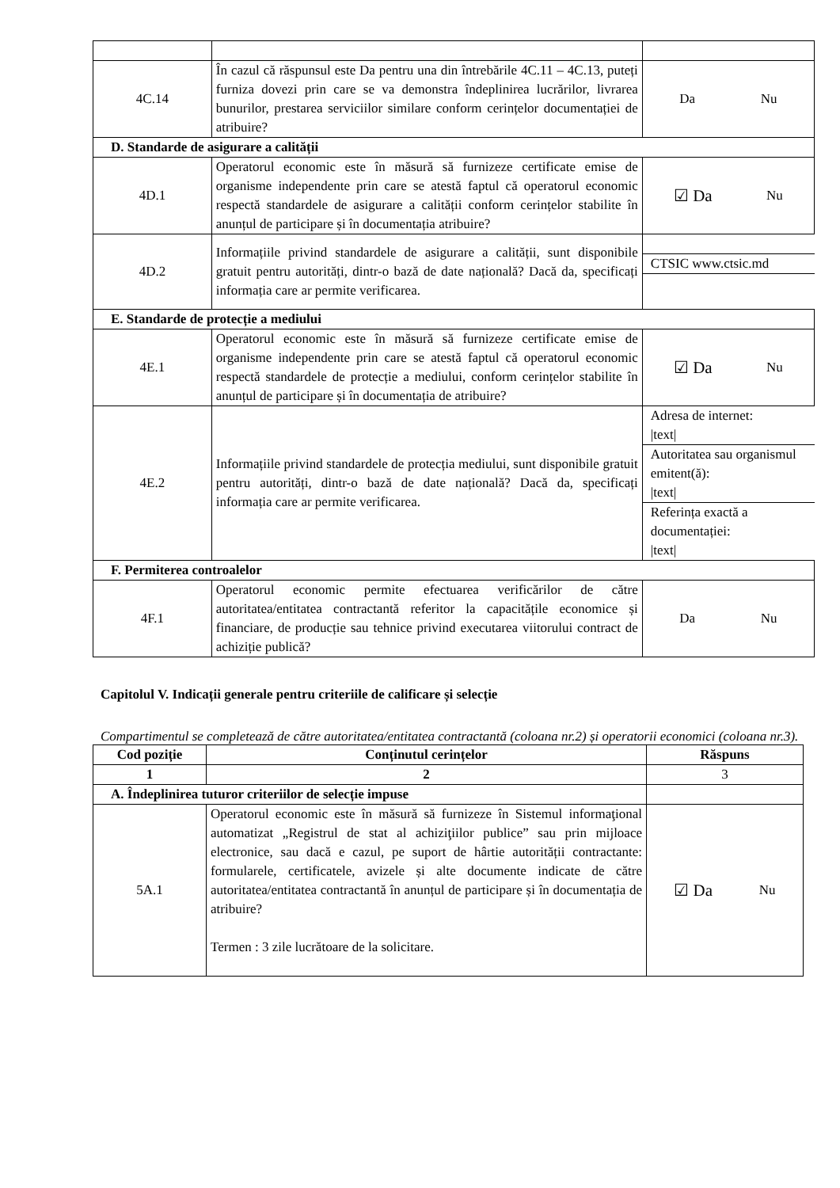| 4C.14 | În cazul că răspunsul este Da pentru una din întrebările 4C.11 – 4C.13, puteți furniza dovezi prin care se va demonstra îndeplinirea lucrărilor, livrarea bunurilor, prestarea serviciilor similare conform cerințelor documentației de atribuire? | Da Nu |
| D. Standarde de asigurare a calității | | |
| 4D.1 | Operatorul economic este în măsură să furnizeze certificate emise de organisme independente prin care se atestă faptul că operatorul economic respectă standardele de asigurare a calității conform cerințelor stabilite în anunțul de participare și în documentația atribuire? | ☑ Da Nu |
| 4D.2 | Informațiile privind standardele de asigurare a calității, sunt disponibile gratuit pentru autorități, dintr-o bază de date națională? Dacă da, specificați informația care ar permite verificarea. | CTSIC www.ctsic.md |
| E. Standarde de protecție a mediului | | |
| 4E.1 | Operatorul economic este în măsură să furnizeze certificate emise de organisme independente prin care se atestă faptul că operatorul economic respectă standardele de protecție a mediului, conform cerințelor stabilite în anunțul de participare și în documentația de atribuire? | ☑ Da Nu |
| 4E.2 | Informațiile privind standardele de protecția mediului, sunt disponibile gratuit pentru autorități, dintr-o bază de date națională? Dacă da, specificați informația care ar permite verificarea. | Adresa de internet: /text/ Autoritatea sau organismul emitent(ă): /text/ Referința exactă a documentației: /text/ |
| F. Permiterea controalelor | | |
| 4F.1 | Operatorul economic permite efectuarea verificărilor de către autoritatea/entitatea contractantă referitor la capacitățile economice și financiare, de producție sau tehnice privind executarea viitorului contract de achiziție publică? | Da Nu |
Capitolul V. Indicații generale pentru criteriile de calificare și selecție
Compartimentul se completează de către autoritatea/entitatea contractantă (coloana nr.2) și operatorii economici (coloana nr.3).
| Cod poziție | Conținutul cerințelor | Răspuns |
| --- | --- | --- |
| 1 | 2 | 3 |
| A. Îndeplinirea tuturor criteriilor de selecție impuse | | |
| 5A.1 | Operatorul economic este în măsură să furnizeze în Sistemul informaţional automatizat „Registrul de stat al achiziţiilor publice” sau prin mijloace electronice, sau dacă e cazul, pe suport de hârtie autorității contractante: formularele, certificatele, avizele și alte documente indicate de către autoritatea/entitatea contractantă în anunțul de participare și în documentația de atribuire? Termen : 3 zile lucrătoare de la solicitare. | ☑ Da Nu |